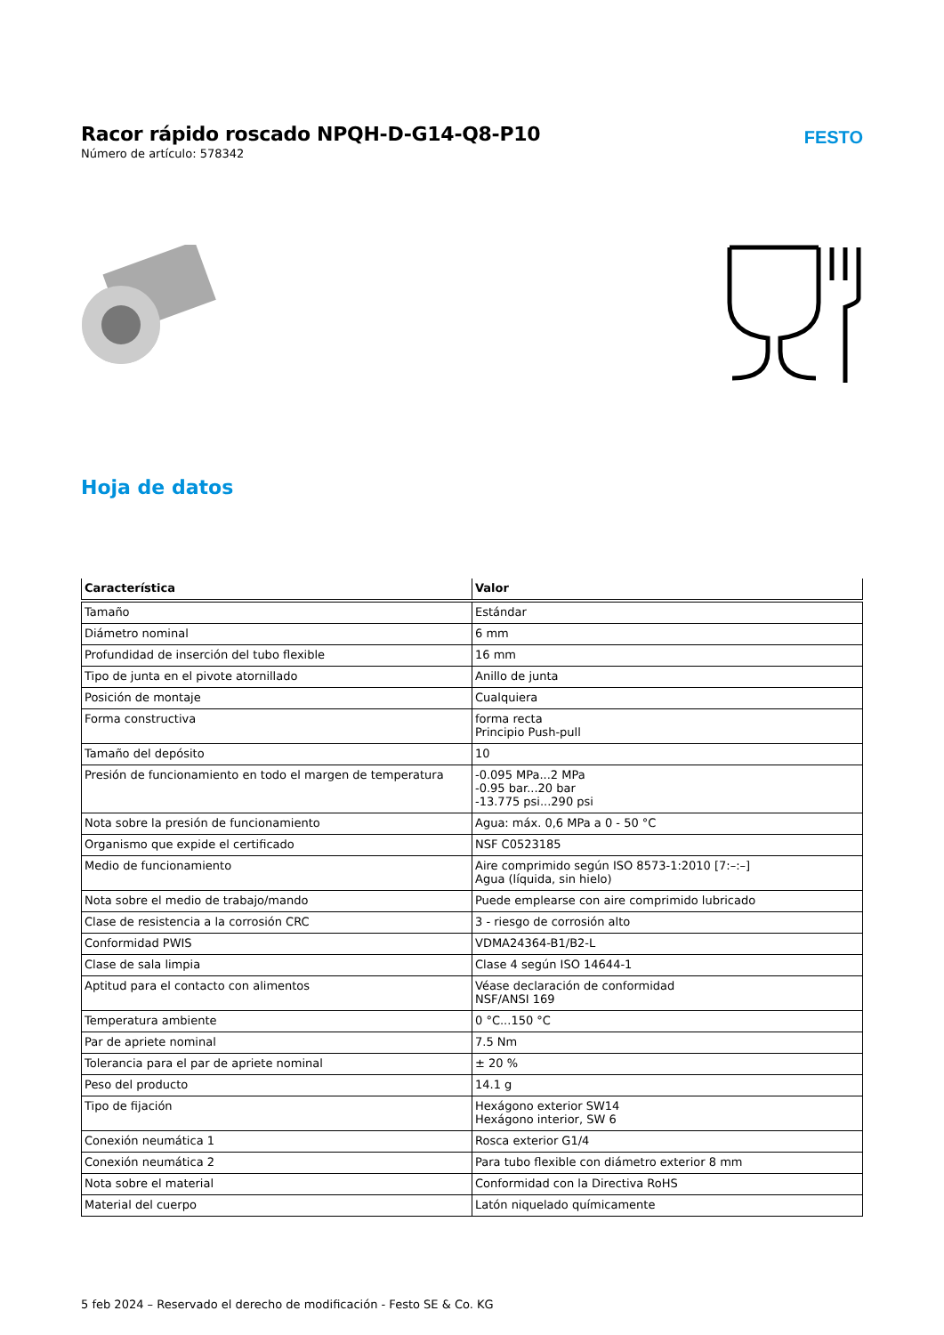Racor rápido roscado NPQH-D-G14-Q8-P10
Número de artículo: 578342
FESTO
Hoja de datos
| Característica | Valor |
| --- | --- |
| Tamaño | Estándar |
| Diámetro nominal | 6 mm |
| Profundidad de inserción del tubo flexible | 16 mm |
| Tipo de junta en el pivote atornillado | Anillo de junta |
| Posición de montaje | Cualquiera |
| Forma constructiva | forma recta Principio Push-pull |
| Tamaño del depósito | 10 |
| Presión de funcionamiento en todo el margen de temperatura | -0.095 MPa...2 MPa -0.95 bar...20 bar -13.775 psi...290 psi |
| Nota sobre la presión de funcionamiento | Agua: máx. 0,6 MPa a 0 - 50 °C |
| Organismo que expide el certificado | NSF C0523185 |
| Medio de funcionamiento | Aire comprimido según ISO 8573-1:2010 [7:–:–] Agua (líquida, sin hielo) |
| Nota sobre el medio de trabajo/mando | Puede emplearse con aire comprimido lubricado |
| Clase de resistencia a la corrosión CRC | 3 - riesgo de corrosión alto |
| Conformidad PWIS | VDMA24364-B1/B2-L |
| Clase de sala limpia | Clase 4 según ISO 14644-1 |
| Aptitud para el contacto con alimentos | Véase declaración de conformidad NSF/ANSI 169 |
| Temperatura ambiente | 0 °C...150 °C |
| Par de apriete nominal | 7.5 Nm |
| Tolerancia para el par de apriete nominal | ± 20 % |
| Peso del producto | 14.1 g |
| Tipo de fijación | Hexágono exterior SW14 Hexágono interior, SW 6 |
| Conexión neumática 1 | Rosca exterior G1/4 |
| Conexión neumática 2 | Para tubo flexible con diámetro exterior 8 mm |
| Nota sobre el material | Conformidad con la Directiva RoHS |
| Material del cuerpo | Latón niquelado químicamente |
5 feb 2024 – Reservado el derecho de modificación - Festo SE & Co. KG